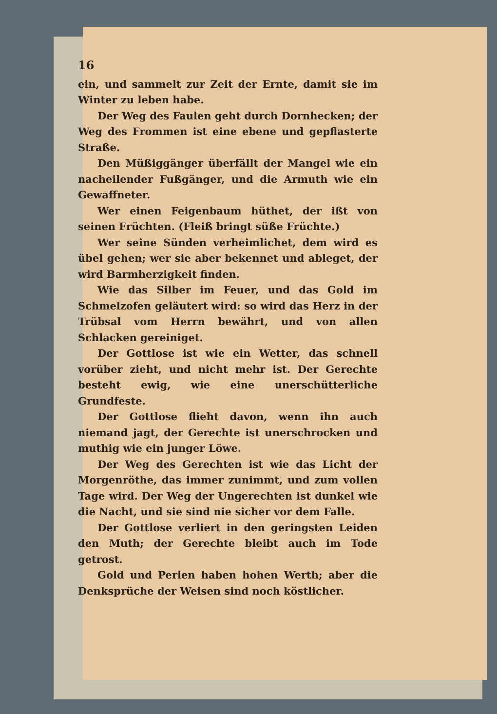16
ein, und sammelt zur Zeit der Ernte, damit sie im Winter zu leben habe.
Der Weg des Faulen geht durch Dornhecken; der Weg des Frommen ist eine ebene und gepflasterte Straße.
Den Müßiggänger überfällt der Mangel wie ein nacheilender Fußgänger, und die Armuth wie ein Gewaffneter.
Wer einen Feigenbaum hüthet, der ißt von seinen Früchten. (Fleiß bringt süße Früchte.)
Wer seine Sünden verheimlichet, dem wird es übel gehen; wer sie aber bekennet und ableget, der wird Barmherzigkeit finden.
Wie das Silber im Feuer, und das Gold im Schmelzofen geläutert wird: so wird das Herz in der Trübsal vom Herrn bewährt, und von allen Schlacken gereiniget.
Der Gottlose ist wie ein Wetter, das schnell vorüber zieht, und nicht mehr ist. Der Gerechte besteht ewig, wie eine unerschütterliche Grundfeste.
Der Gottlose flieht davon, wenn ihn auch niemand jagt, der Gerechte ist unerschrocken und muthig wie ein junger Löwe.
Der Weg des Gerechten ist wie das Licht der Morgenröthe, das immer zunimmt, und zum vollen Tage wird. Der Weg der Ungerechten ist dunkel wie die Nacht, und sie sind nie sicher vor dem Falle.
Der Gottlose verliert in den geringsten Leiden den Muth; der Gerechte bleibt auch im Tode getrost.
Gold und Perlen haben hohen Werth; aber die Denksprüche der Weisen sind noch köstlicher.